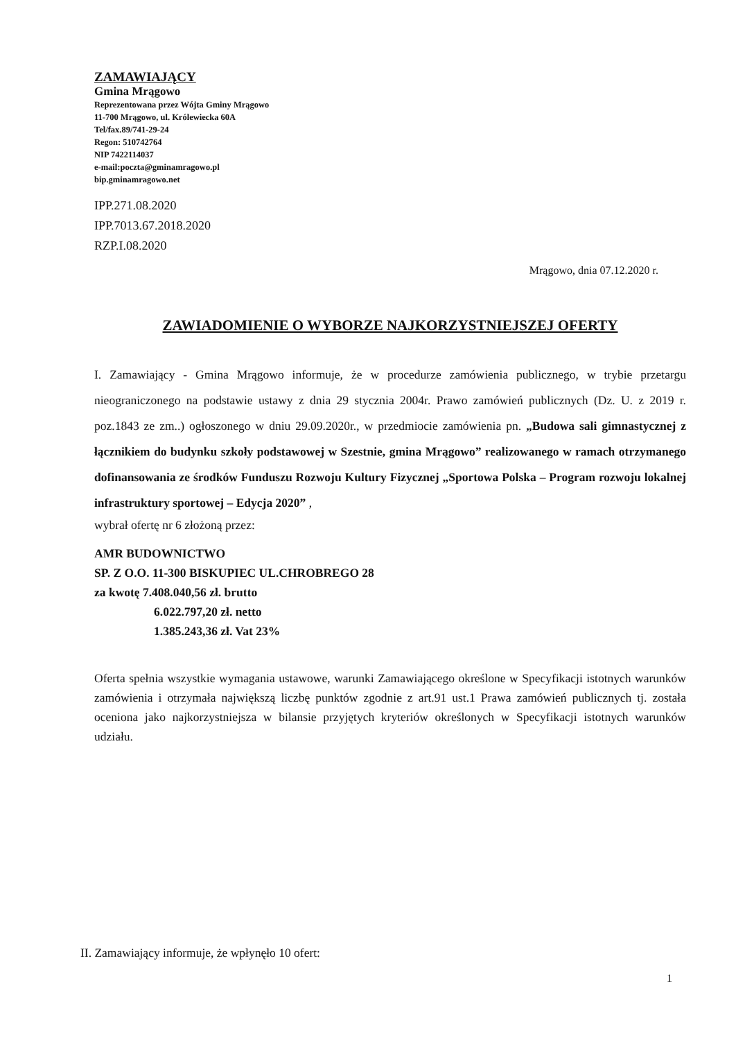ZAMAWIAJĄCY
Gmina Mrągowo
Reprezentowana przez Wójta Gminy Mrągowo
11-700 Mrągowo, ul. Królewiecka 60A
Tel/fax.89/741-29-24
Regon: 510742764
NIP 7422114037
e-mail:poczta@gminamragowo.pl
bip.gminamragowo.net
IPP.271.08.2020
IPP.7013.67.2018.2020
RZP.I.08.2020
Mrągowo, dnia 07.12.2020 r.
ZAWIADOMIENIE O WYBORZE NAJKORZYSTNIEJSZEJ OFERTY
I. Zamawiający - Gmina Mrągowo informuje, że w procedurze zamówienia publicznego, w trybie przetargu nieograniczonego na podstawie ustawy z dnia 29 stycznia 2004r. Prawo zamówień publicznych (Dz. U. z 2019 r. poz.1843 ze zm..) ogłoszonego w dniu 29.09.2020r., w przedmiocie zamówienia pn. „Budowa sali gimnastycznej z łącznikiem do budynku szkoły podstawowej w Szestnie, gmina Mrągowo” realizowanego w ramach otrzymanego dofinansowania ze środków Funduszu Rozwoju Kultury Fizycznej „Sportowa Polska – Program rozwoju lokalnej infrastruktury sportowej – Edycja 2020” ,
wybrał ofertę nr 6 złożoną przez:
AMR BUDOWNICTWO
SP. Z O.O. 11-300 BISKUPIEC UL.CHROBREGO 28
za kwotę 7.408.040,56 zł. brutto
6.022.797,20 zł. netto
1.385.243,36 zł. Vat 23%
Oferta spełnia wszystkie wymagania ustawowe, warunki Zamawiającego określone w Specyfikacji istotnych warunków zamówienia i otrzymała największą liczbę punktów zgodnie z art.91 ust.1 Prawa zamówień publicznych tj. została oceniona jako najkorzystniejsza w bilansie przyjętych kryteriów określonych w Specyfikacji istotnych warunków udziału.
II. Zamawiający informuje, że wpłynęło 10 ofert:
1